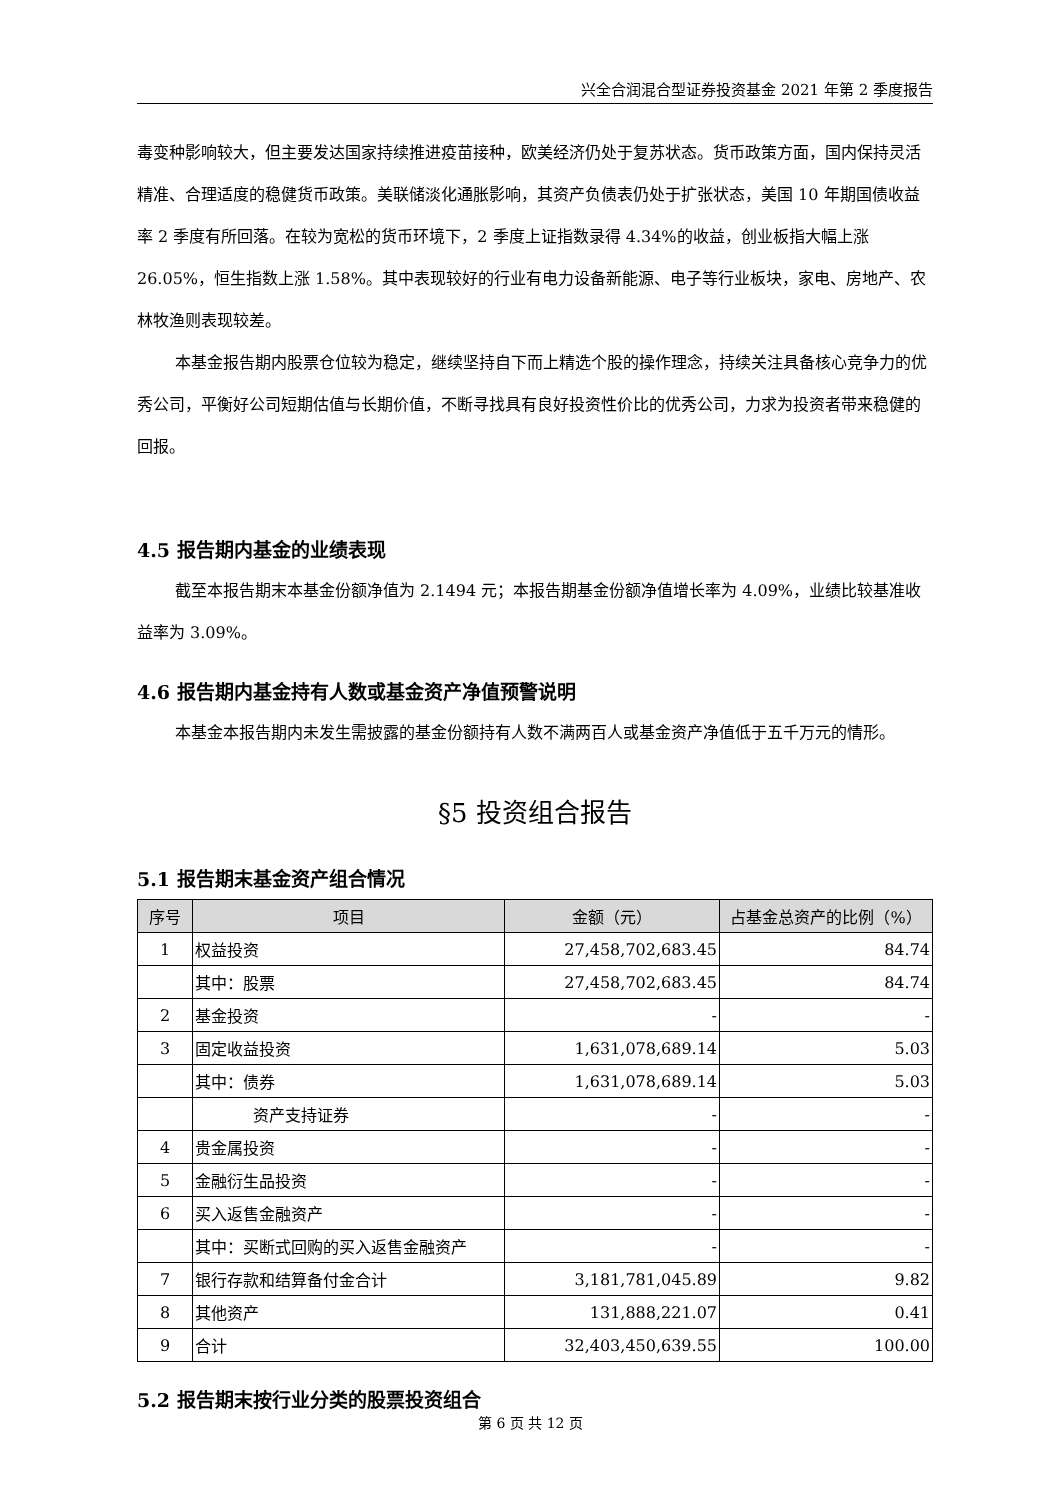兴全合润混合型证券投资基金 2021 年第 2 季度报告
毒变种影响较大，但主要发达国家持续推进疫苗接种，欧美经济仍处于复苏状态。货币政策方面，国内保持灵活精准、合理适度的稳健货币政策。美联储淡化通胀影响，其资产负债表仍处于扩张状态，美国 10 年期国债收益率 2 季度有所回落。在较为宽松的货币环境下，2 季度上证指数录得 4.34%的收益，创业板指大幅上涨 26.05%，恒生指数上涨 1.58%。其中表现较好的行业有电力设备新能源、电子等行业板块，家电、房地产、农林牧渔则表现较差。
本基金报告期内股票仓位较为稳定，继续坚持自下而上精选个股的操作理念，持续关注具备核心竞争力的优秀公司，平衡好公司短期估值与长期价值，不断寻找具有良好投资性价比的优秀公司，力求为投资者带来稳健的回报。
4.5 报告期内基金的业绩表现
截至本报告期末本基金份额净值为 2.1494 元；本报告期基金份额净值增长率为 4.09%，业绩比较基准收益率为 3.09%。
4.6 报告期内基金持有人数或基金资产净值预警说明
本基金本报告期内未发生需披露的基金份额持有人数不满两百人或基金资产净值低于五千万元的情形。
§5 投资组合报告
5.1 报告期末基金资产组合情况
| 序号 | 项目 | 金额（元） | 占基金总资产的比例（%） |
| --- | --- | --- | --- |
| 1 | 权益投资 | 27,458,702,683.45 | 84.74 |
| | 其中：股票 | 27,458,702,683.45 | 84.74 |
| 2 | 基金投资 | - | - |
| 3 | 固定收益投资 | 1,631,078,689.14 | 5.03 |
| | 其中：债券 | 1,631,078,689.14 | 5.03 |
| | 资产支持证券 | - | - |
| 4 | 贵金属投资 | - | - |
| 5 | 金融衍生品投资 | - | - |
| 6 | 买入返售金融资产 | - | - |
| | 其中：买断式回购的买入返售金融资产 | - | - |
| 7 | 银行存款和结算备付金合计 | 3,181,781,045.89 | 9.82 |
| 8 | 其他资产 | 131,888,221.07 | 0.41 |
| 9 | 合计 | 32,403,450,639.55 | 100.00 |
5.2 报告期末按行业分类的股票投资组合
第 6 页 共 12 页